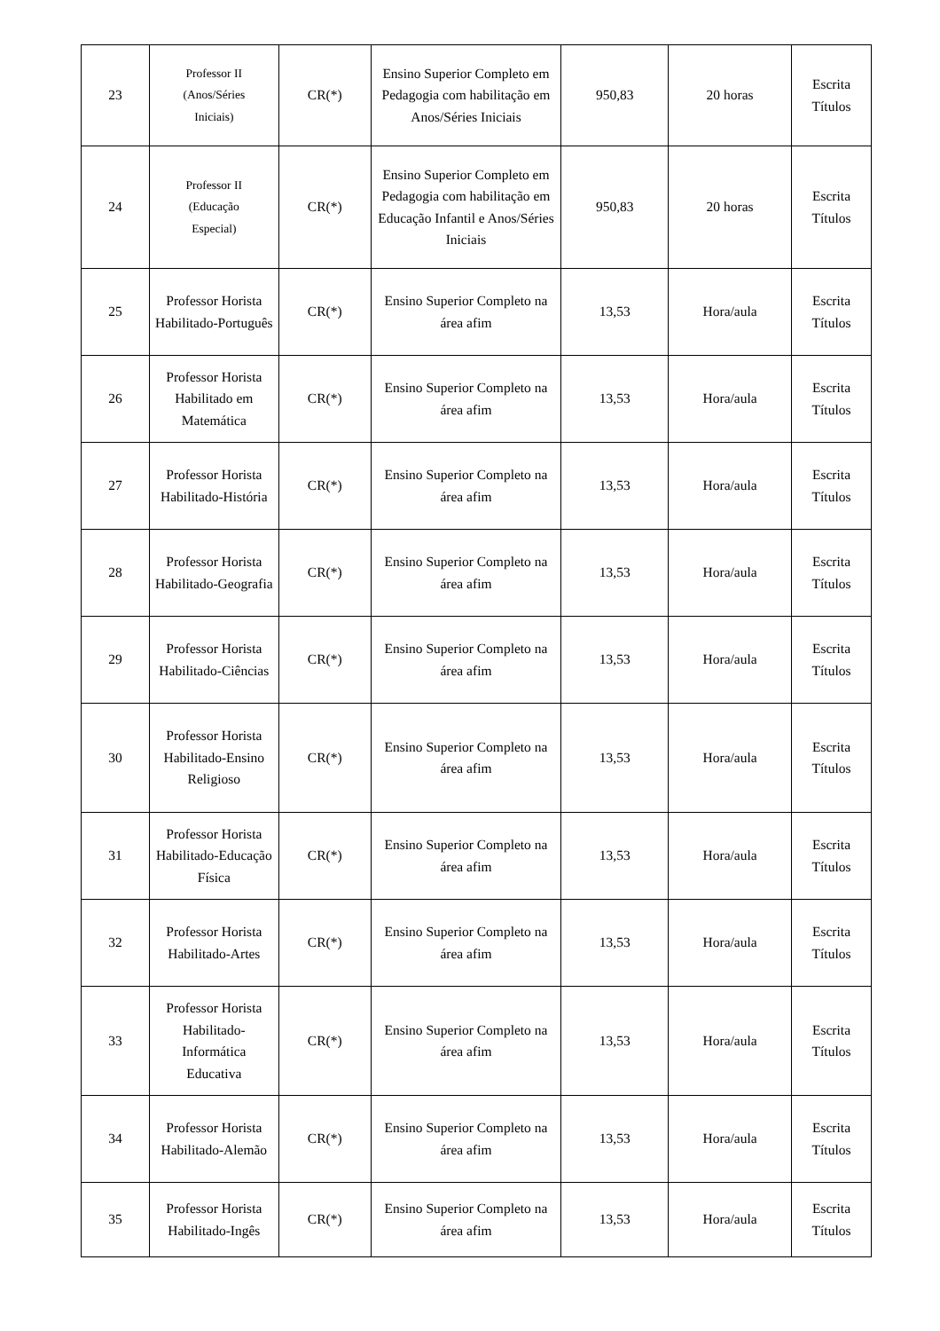| 23 | Professor II (Anos/Séries Iniciais) | CR(*) | Ensino Superior Completo em Pedagogia com habilitação em Anos/Séries Iniciais | 950,83 | 20 horas | Escrita Títulos |
| 24 | Professor II (Educação Especial) | CR(*) | Ensino Superior Completo em Pedagogia com habilitação em Educação Infantil e Anos/Séries Iniciais | 950,83 | 20 horas | Escrita Títulos |
| 25 | Professor Horista Habilitado-Português | CR(*) | Ensino Superior Completo na área afim | 13,53 | Hora/aula | Escrita Títulos |
| 26 | Professor Horista Habilitado em Matemática | CR(*) | Ensino Superior Completo na área afim | 13,53 | Hora/aula | Escrita Títulos |
| 27 | Professor Horista Habilitado-História | CR(*) | Ensino Superior Completo na área afim | 13,53 | Hora/aula | Escrita Títulos |
| 28 | Professor Horista Habilitado-Geografia | CR(*) | Ensino Superior Completo na área afim | 13,53 | Hora/aula | Escrita Títulos |
| 29 | Professor Horista Habilitado-Ciências | CR(*) | Ensino Superior Completo na área afim | 13,53 | Hora/aula | Escrita Títulos |
| 30 | Professor Horista Habilitado-Ensino Religioso | CR(*) | Ensino Superior Completo na área afim | 13,53 | Hora/aula | Escrita Títulos |
| 31 | Professor Horista Habilitado-Educação Física | CR(*) | Ensino Superior Completo na área afim | 13,53 | Hora/aula | Escrita Títulos |
| 32 | Professor Horista Habilitado-Artes | CR(*) | Ensino Superior Completo na área afim | 13,53 | Hora/aula | Escrita Títulos |
| 33 | Professor Horista Habilitado-Informática Educativa | CR(*) | Ensino Superior Completo na área afim | 13,53 | Hora/aula | Escrita Títulos |
| 34 | Professor Horista Habilitado-Alemão | CR(*) | Ensino Superior Completo na área afim | 13,53 | Hora/aula | Escrita Títulos |
| 35 | Professor Horista Habilitado-Ingês | CR(*) | Ensino Superior Completo na área afim | 13,53 | Hora/aula | Escrita Títulos |